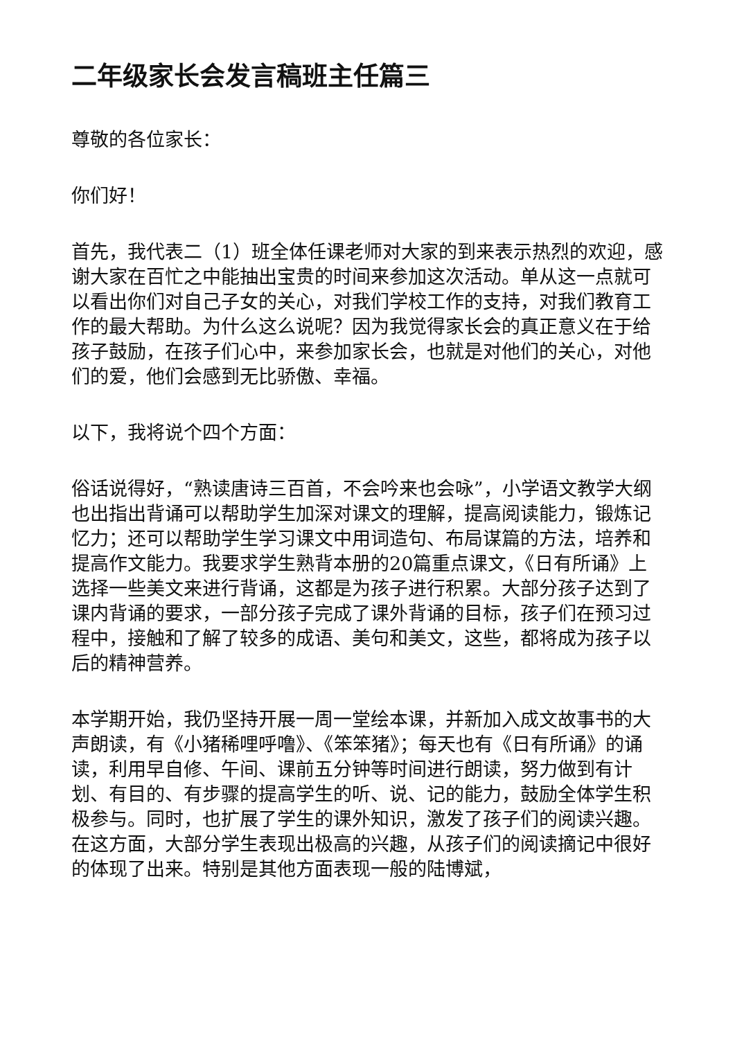二年级家长会发言稿班主任篇三
尊敬的各位家长：
你们好！
首先，我代表二（1）班全体任课老师对大家的到来表示热烈的欢迎，感谢大家在百忙之中能抽出宝贵的时间来参加这次活动。单从这一点就可以看出你们对自己子女的关心，对我们学校工作的支持，对我们教育工作的最大帮助。为什么这么说呢？因为我觉得家长会的真正意义在于给孩子鼓励，在孩子们心中，来参加家长会，也就是对他们的关心，对他们的爱，他们会感到无比骄傲、幸福。
以下，我将说个四个方面：
俗话说得好，“熟读唐诗三百首，不会吟来也会咏”，小学语文教学大纲也出指出背诵可以帮助学生加深对课文的理解，提高阅读能力，锻炼记忆力；还可以帮助学生学习课文中用词造句、布局谋篇的方法，培养和提高作文能力。我要求学生熟背本册的20篇重点课文，《日有所诵》上选择一些美文来进行背诵，这都是为孩子进行积累。大部分孩子达到了课内背诵的要求，一部分孩子完成了课外背诵的目标，孩子们在预习过程中，接触和了解了较多的成语、美句和美文，这些，都将成为孩子以后的精神营养。
本学期开始，我仍坚持开展一周一堂绘本课，并新加入成文故事书的大声朗读，有《小猪稀哩呼噜》、《笨笨猪》；每天也有《日有所诵》的诵读，利用早自修、午间、课前五分钟等时间进行朗读，努力做到有计划、有目的、有步骤的提高学生的听、说、记的能力，鼓励全体学生积极参与。同时，也扩展了学生的课外知识，激发了孩子们的阅读兴趣。在这方面，大部分学生表现出极高的兴趣，从孩子们的阅读摘记中很好的体现了出来。特别是其他方面表现一般的陆博斌，